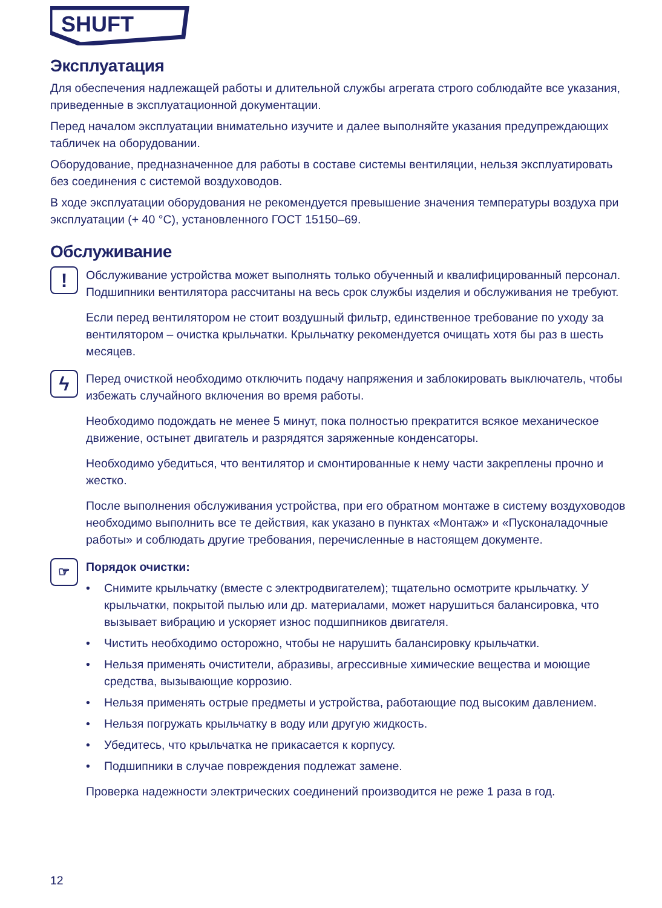SHUFT
Эксплуатация
Для обеспечения надлежащей работы и длительной службы агрегата строго соблюдайте все указания, приведенные в эксплуатационной документации.
Перед началом эксплуатации внимательно изучите и далее выполняйте указания предупреждающих табличек на оборудовании.
Оборудование, предназначенное для работы в составе системы вентиляции, нельзя эксплуатировать без соединения с системой воздуховодов.
В ходе эксплуатации оборудования не рекомендуется превышение значения температуры воздуха при эксплуатации (+ 40 °С), установленного ГОСТ 15150–69.
Обслуживание
!
Обслуживание устройства может выполнять только обученный и квалифицированный персонал. Подшипники вентилятора рассчитаны на весь срок службы изделия и обслуживания не требуют.
Если перед вентилятором не стоит воздушный фильтр, единственное требование по уходу за вентилятором – очистка крыльчатки. Крыльчатку рекомендуется очищать хотя бы раз в шесть месяцев.
ϟ
Перед очисткой необходимо отключить подачу напряжения и заблокировать выключатель, чтобы избежать случайного включения во время работы.
Необходимо подождать не менее 5 минут, пока полностью прекратится всякое механическое движение, остынет двигатель и разрядятся заряженные конденсаторы.
Необходимо убедиться, что вентилятор и смонтированные к нему части закреплены прочно и жестко.
После выполнения обслуживания устройства, при его обратном монтаже в систему воздуховодов необходимо выполнить все те действия, как указано в пунктах «Монтаж» и «Пусконаладочные работы» и соблюдать другие требования, перечисленные в настоящем документе.
☞
Порядок очистки:
• Снимите крыльчатку (вместе с электродвигателем); тщательно осмотрите крыльчатку. У крыльчатки, покрытой пылью или др. материалами, может нарушиться балансировка, что вызывает вибрацию и ускоряет износ подшипников двигателя.
• Чистить необходимо осторожно, чтобы не нарушить балансировку крыльчатки.
• Нельзя применять очистители, абразивы, агрессивные химические вещества и моющие средства, вызывающие коррозию.
• Нельзя применять острые предметы и устройства, работающие под высоким давлением.
• Нельзя погружать крыльчатку в воду или другую жидкость.
• Убедитесь, что крыльчатка не прикасается к корпусу.
• Подшипники в случае повреждения подлежат замене.
Проверка надежности электрических соединений производится не реже 1 раза в год.
12